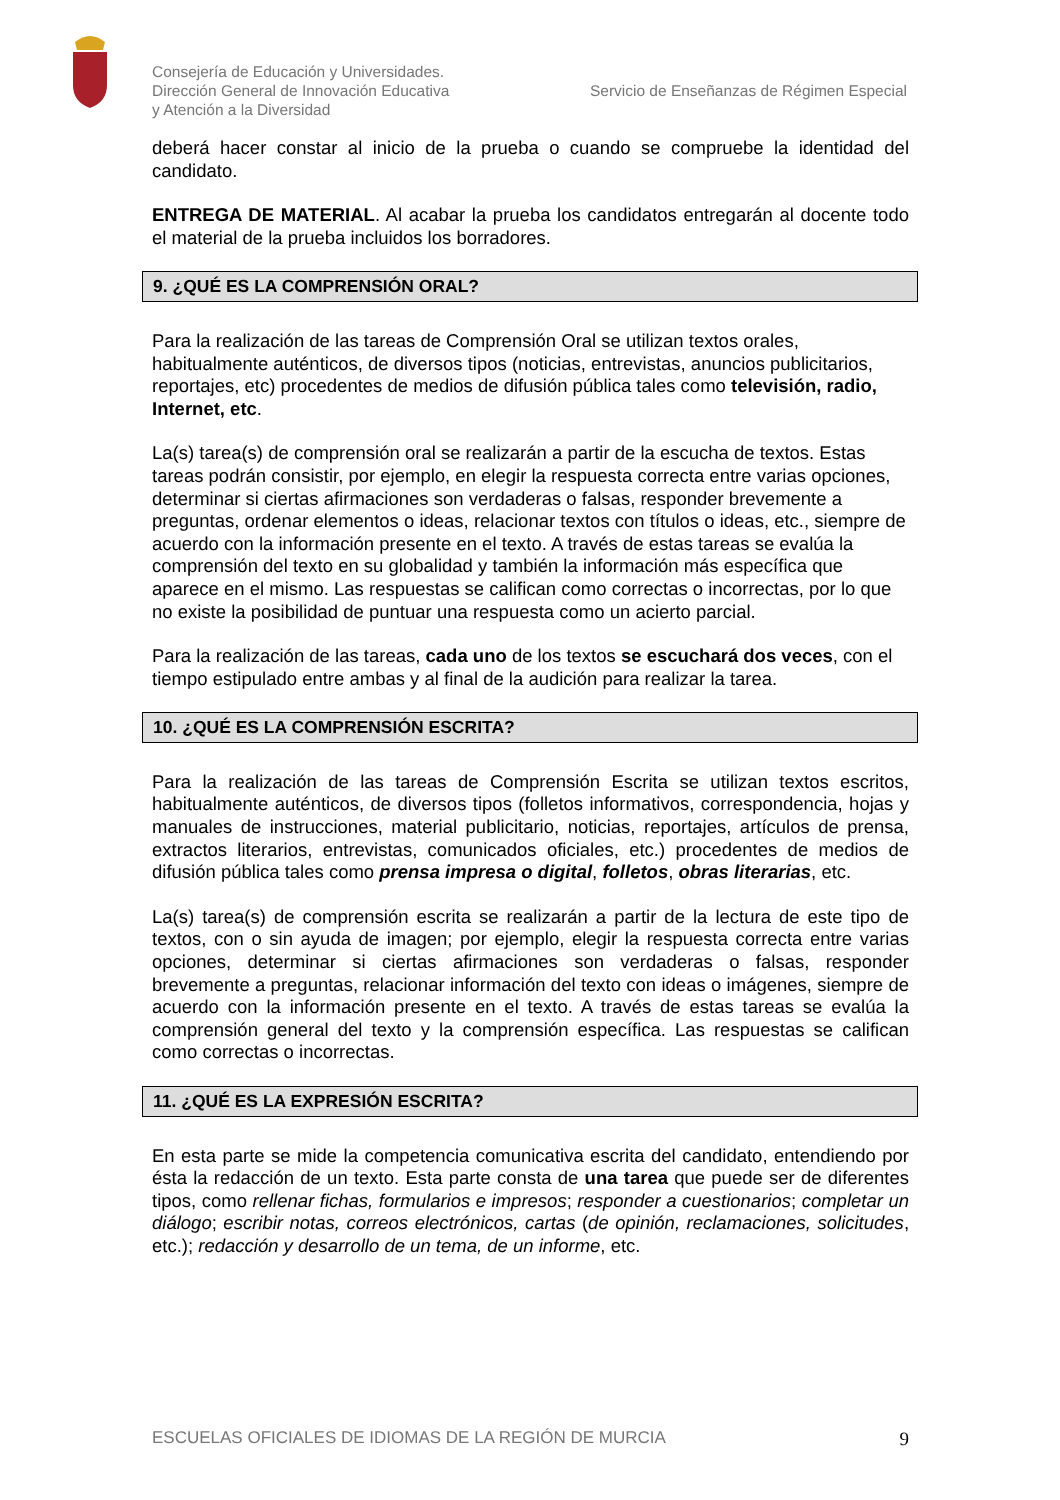Consejería de Educación y Universidades.
Dirección General de Innovación Educativa
y Atención a la Diversidad
Servicio de Enseñanzas de Régimen Especial
deberá hacer constar al inicio de la prueba o cuando se compruebe la identidad del candidato.
ENTREGA DE MATERIAL. Al acabar la prueba los candidatos entregarán al docente todo el material de la prueba incluidos los borradores.
9. ¿QUÉ ES LA COMPRENSIÓN ORAL?
Para la realización de las tareas de Comprensión Oral se utilizan textos orales, habitualmente auténticos, de diversos tipos (noticias, entrevistas, anuncios publicitarios, reportajes, etc) procedentes de medios de difusión pública tales como televisión, radio, Internet, etc.
La(s) tarea(s) de comprensión oral se realizarán a partir de la escucha de textos. Estas tareas podrán consistir, por ejemplo, en elegir la respuesta correcta entre varias opciones, determinar si ciertas afirmaciones son verdaderas o falsas, responder brevemente a preguntas, ordenar elementos o ideas, relacionar textos con títulos o ideas, etc., siempre de acuerdo con la información presente en el texto. A través de estas tareas se evalúa la comprensión del texto en su globalidad y también la información más específica que aparece en el mismo. Las respuestas se califican como correctas o incorrectas, por lo que no existe la posibilidad de puntuar una respuesta como un acierto parcial.
Para la realización de las tareas, cada uno de los textos se escuchará dos veces, con el tiempo estipulado entre ambas y al final de la audición para realizar la tarea.
10. ¿QUÉ ES LA COMPRENSIÓN ESCRITA?
Para la realización de las tareas de Comprensión Escrita se utilizan textos escritos, habitualmente auténticos, de diversos tipos (folletos informativos, correspondencia, hojas y manuales de instrucciones, material publicitario, noticias, reportajes, artículos de prensa, extractos literarios, entrevistas, comunicados oficiales, etc.) procedentes de medios de difusión pública tales como prensa impresa o digital, folletos, obras literarias, etc.
La(s) tarea(s) de comprensión escrita se realizarán a partir de la lectura de este tipo de textos, con o sin ayuda de imagen; por ejemplo, elegir la respuesta correcta entre varias opciones, determinar si ciertas afirmaciones son verdaderas o falsas, responder brevemente a preguntas, relacionar información del texto con ideas o imágenes, siempre de acuerdo con la información presente en el texto. A través de estas tareas se evalúa la comprensión general del texto y la comprensión específica. Las respuestas se califican como correctas o incorrectas.
11. ¿QUÉ ES LA EXPRESIÓN ESCRITA?
En esta parte se mide la competencia comunicativa escrita del candidato, entendiendo por ésta la redacción de un texto. Esta parte consta de una tarea que puede ser de diferentes tipos, como rellenar fichas, formularios e impresos; responder a cuestionarios; completar un diálogo; escribir notas, correos electrónicos, cartas (de opinión, reclamaciones, solicitudes, etc.); redacción y desarrollo de un tema, de un informe, etc.
ESCUELAS OFICIALES DE IDIOMAS DE LA REGIÓN DE MURCIA 9